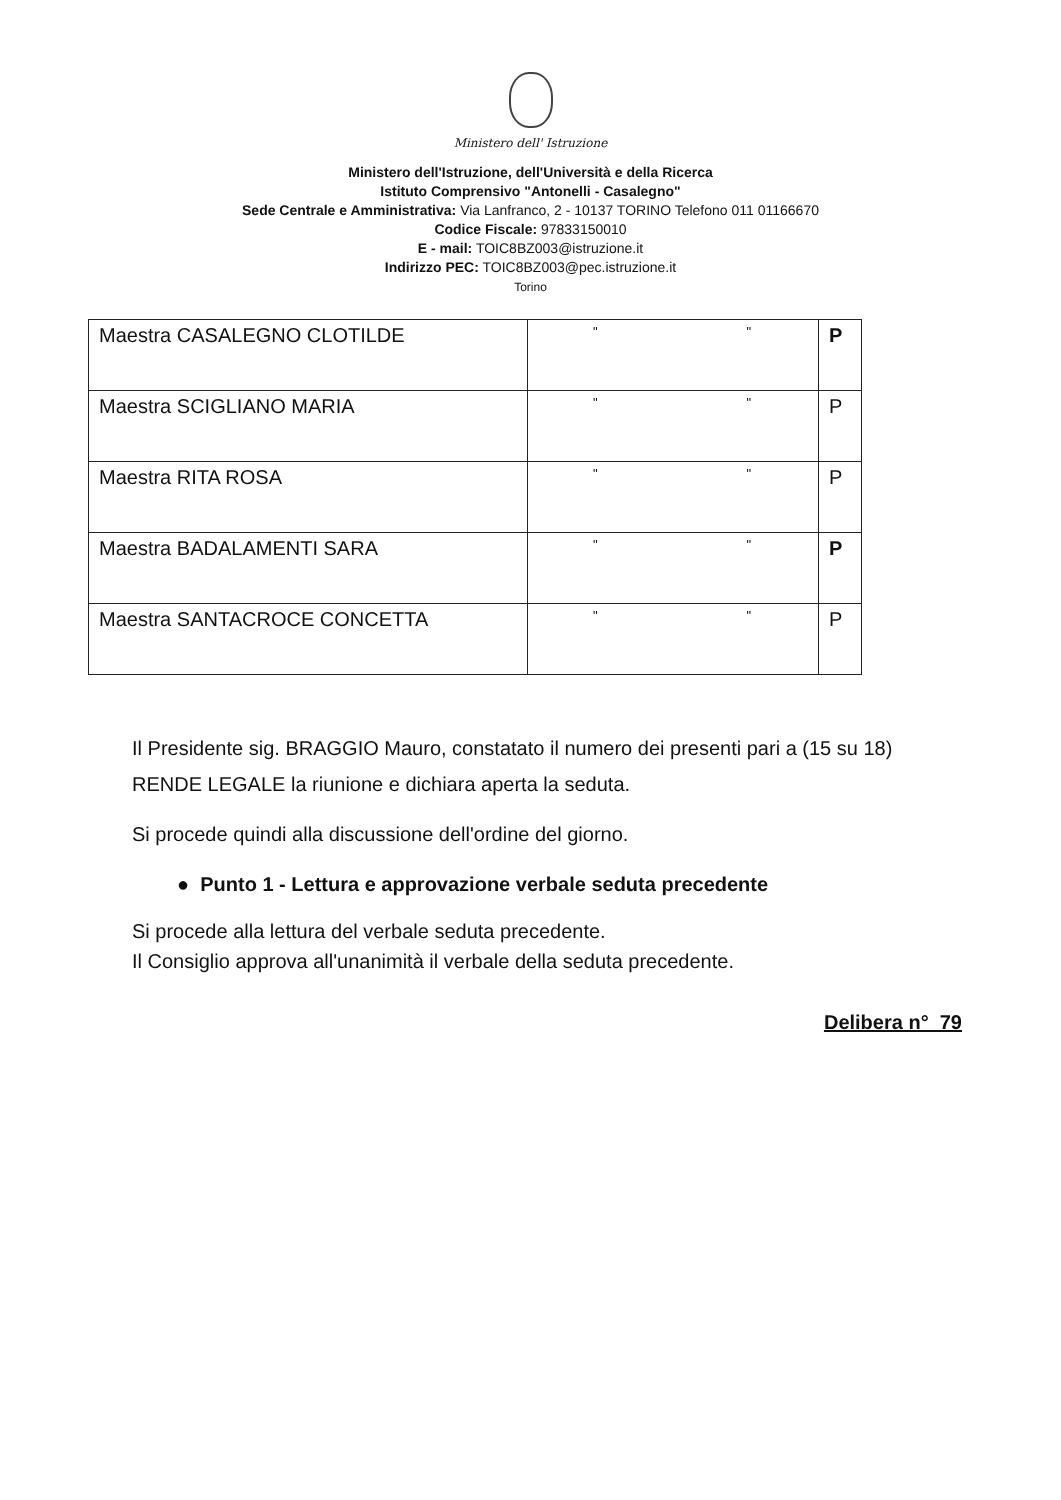Ministero dell' Istruzione
Ministero dell'Istruzione, dell'Università e della Ricerca
Istituto Comprensivo "Antonelli - Casalegno"
Sede Centrale e Amministrativa: Via Lanfranco, 2 - 10137 TORINO Telefono 011 01166670
Codice Fiscale: 97833150010
E - mail: TOIC8BZ003@istruzione.it
Indirizzo PEC: TOIC8BZ003@pec.istruzione.it
Torino
| Maestra CASALEGNO CLOTILDE | " " | P |
| Maestra SCIGLIANO MARIA | " " | P |
| Maestra RITA ROSA | " " | P |
| Maestra BADALAMENTI SARA | " " | P |
| Maestra SANTACROCE CONCETTA | " " | P |
Il Presidente sig. BRAGGIO Mauro, constatato il numero dei presenti pari a (15 su 18) RENDE LEGALE la riunione e dichiara aperta la seduta.
Si procede quindi alla discussione dell'ordine del giorno.
● Punto 1 - Lettura e approvazione verbale seduta precedente
Si procede alla lettura del verbale seduta precedente.
Il Consiglio approva all'unanimità il verbale della seduta precedente.
Delibera n° 79